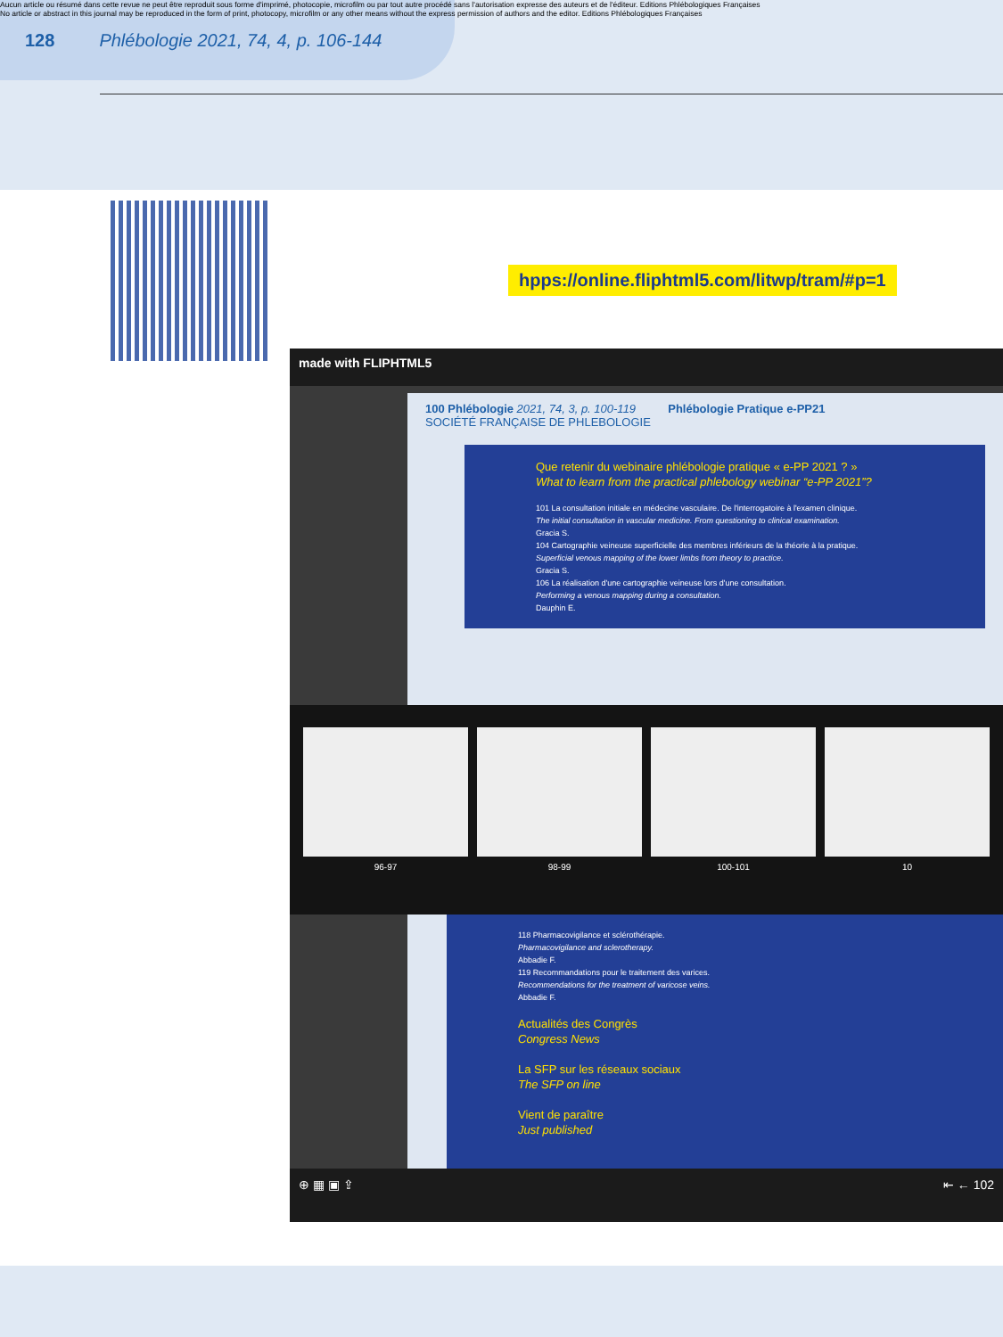Aucun article ou résumé dans cette revue ne peut être reproduit sous forme d'imprimé, photocopie, microfilm ou par tout autre procédé sans l'autorisation expresse des auteurs et de l'éditeur. Editions Phlébologiques Françaises
No article or abstract in this journal may be reproduced in the form of print, photocopy, microfilm or any other means without the express permission of authors and the editor. Editions Phlébologiques Françaises
128 Phlébologie 2021, 74, 4, p. 106-144
hpps://online.fliphtml5.com/litwp/tram/#p=1
made with FLIPHTML5
100 Phlébologie 2021, 74, 3, p. 100-119 Phlébologie Pratique e-PP21
SOCIÉTÉ FRANÇAISE DE PHLEBOLOGIE
Que retenir du webinaire phlébologie pratique « e-PP 2021 ? »
What to learn from the practical phlebology webinar “e-PP 2021”?
101 La consultation initiale en médecine vasculaire. De l'interrogatoire à l'examen clinique.
The initial consultation in vascular medicine. From questioning to clinical examination.
Gracia S.
104 Cartographie veineuse superficielle des membres inférieurs de la théorie à la pratique.
Superficial venous mapping of the lower limbs from theory to practice.
Gracia S.
106 La réalisation d'une cartographie veineuse lors d'une consultation.
Performing a venous mapping during a consultation.
Dauphin E.
96-97 98-99 100-101 10
118 Pharmacovigilance et sclérothérapie.
Pharmacovigilance and sclerotherapy.
Abbadie F.
119 Recommandations pour le traitement des varices.
Recommendations for the treatment of varicose veins.
Abbadie F.
Actualités des Congrès
Congress News
La SFP sur les réseaux sociaux
The SFP on line
Vient de paraître
Just published
⊕ ▦ ▣ ⇪ ⇤ ← 102